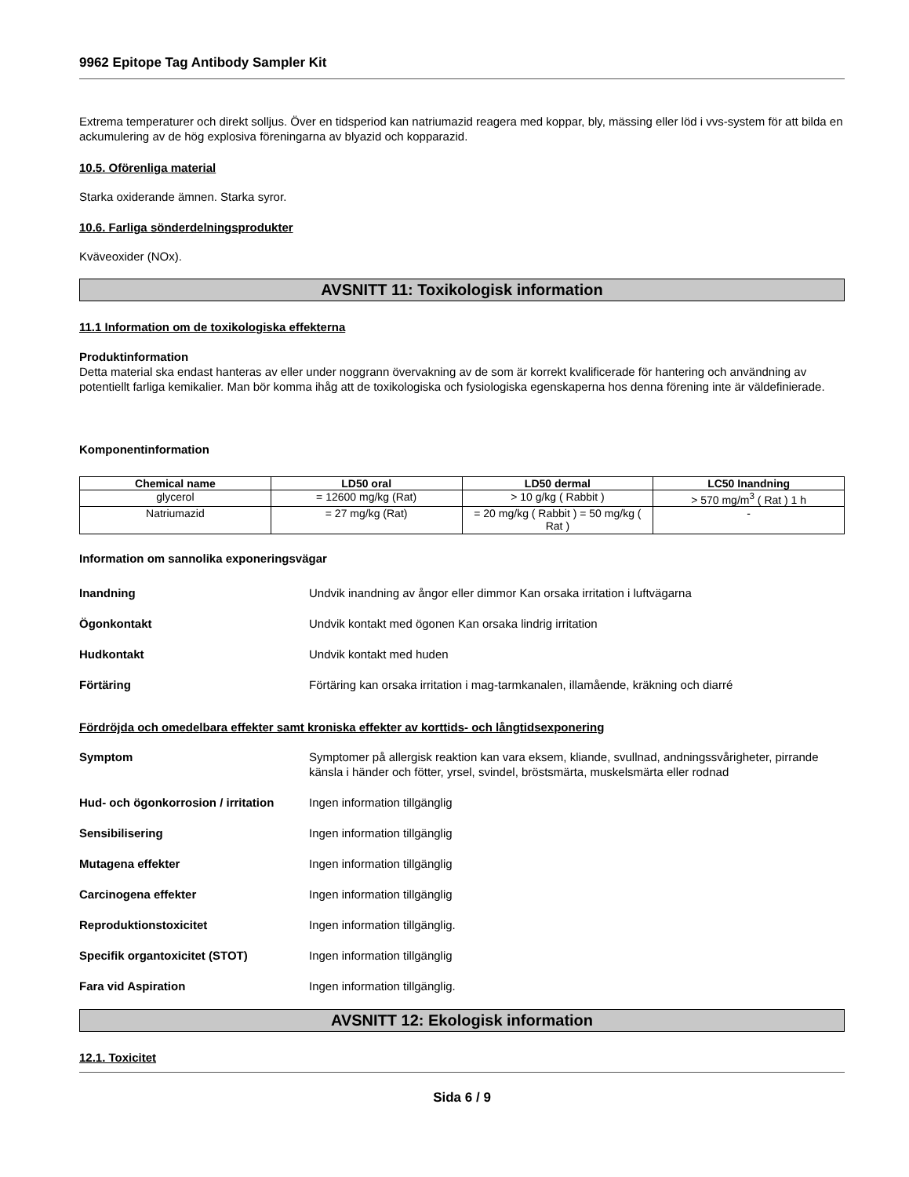9962 Epitope Tag Antibody Sampler Kit
Extrema temperaturer och direkt solljus. Över en tidsperiod kan natriumazid reagera med koppar, bly, mässing eller löd i vvs-system för att bilda en ackumulering av de hög explosiva föreningarna av blyazid och kopparazid.
10.5. Oförenliga material
Starka oxiderande ämnen. Starka syror.
10.6. Farliga sönderdelningsprodukter
Kväveoxider (NOx).
AVSNITT 11: Toxikologisk information
11.1 Information om de toxikologiska effekterna
Produktinformation
Detta material ska endast hanteras av eller under noggrann övervakning av de som är korrekt kvalificerade för hantering och användning av potentiellt farliga kemikalier. Man bör komma ihåg att de toxikologiska och fysiologiska egenskaperna hos denna förening inte är väldefinierade.
Komponentinformation
| Chemical name | LD50 oral | LD50 dermal | LC50 Inandning |
| --- | --- | --- | --- |
| glycerol | = 12600 mg/kg (Rat) | > 10 g/kg ( Rabbit ) | > 570 mg/m<sup>3</sup> ( Rat ) 1 h |
| Natriumazid | = 27 mg/kg (Rat) | = 20 mg/kg ( Rabbit ) = 50 mg/kg ( Rat ) | - |
Information om sannolika exponeringsvägar
Inandning Undvik inandning av ångor eller dimmor Kan orsaka irritation i luftvägarna
Ögonkontakt Undvik kontakt med ögonen Kan orsaka lindrig irritation
Hudkontakt Undvik kontakt med huden
Förtäring Förtäring kan orsaka irritation i mag-tarmkanalen, illamående, kräkning och diarré
Fördröjda och omedelbara effekter samt kroniska effekter av korttids- och långtidsexponering
Symptom Symptomer på allergisk reaktion kan vara eksem, kliande, svullnad, andningssvårigheter, pirrande känsla i händer och fötter, yrsel, svindel, bröstsmärta, muskelsmärta eller rodnad
Hud- och ögonkorrosion / irritation Ingen information tillgänglig
Sensibilisering Ingen information tillgänglig
Mutagena effekter Ingen information tillgänglig
Carcinogena effekter Ingen information tillgänglig
Reproduktionstoxicitet Ingen information tillgänglig.
Specifik organtoxicitet (STOT) Ingen information tillgänglig
Fara vid Aspiration Ingen information tillgänglig.
AVSNITT 12: Ekologisk information
12.1. Toxicitet
Sida 6 / 9